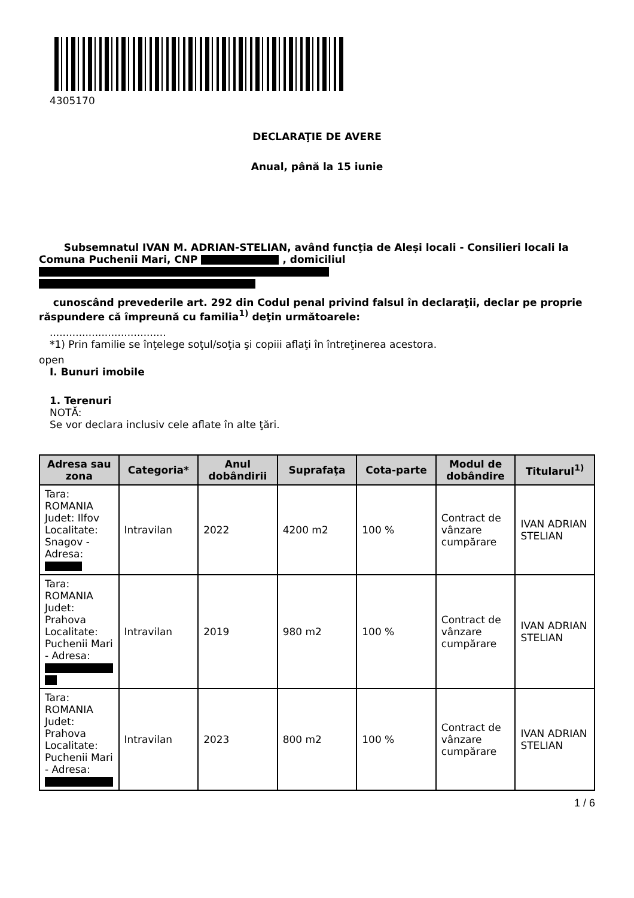4305170
DECLARAŢIE DE AVERE
Anual, până la 15 iunie
Subsemnatul IVAN M. ADRIAN-STELIAN, având funcţia de Aleși locali - Consilieri locali la Comuna Puchenii Mari, CNP , domiciliul
cunoscând prevederile art. 292 din Codul penal privind falsul în declaraţii, declar pe proprie răspundere că împreună cu familia<sup>1)</sup> deţin următoarele:
....................................
*1) Prin familie se înţelege soţul/soţia şi copiii aflaţi în întreţinerea acestora.
open
I. Bunuri imobile
1. Terenuri
NOTĂ:
Se vor declara inclusiv cele aflate în alte ţări.
| Adresa sau zona | Categoria* | Anul dobândirii | Suprafaţa | Cota-parte | Modul de dobândire | Titularul<sup>1)</sup> |
| --- | --- | --- | --- | --- | --- | --- |
| Tara: ROMANIA Judet: Ilfov Localitate: Snagov - Adresa: | Intravilan | 2022 | 4200 m2 | 100 % | Contract de vânzare cumpărare | IVAN ADRIAN STELIAN |
| Tara: ROMANIA Judet: Prahova Localitate: Puchenii Mari - Adresa: | Intravilan | 2019 | 980 m2 | 100 % | Contract de vânzare cumpărare | IVAN ADRIAN STELIAN |
| Tara: ROMANIA Judet: Prahova Localitate: Puchenii Mari - Adresa: | Intravilan | 2023 | 800 m2 | 100 % | Contract de vânzare cumpărare | IVAN ADRIAN STELIAN |
1 / 6